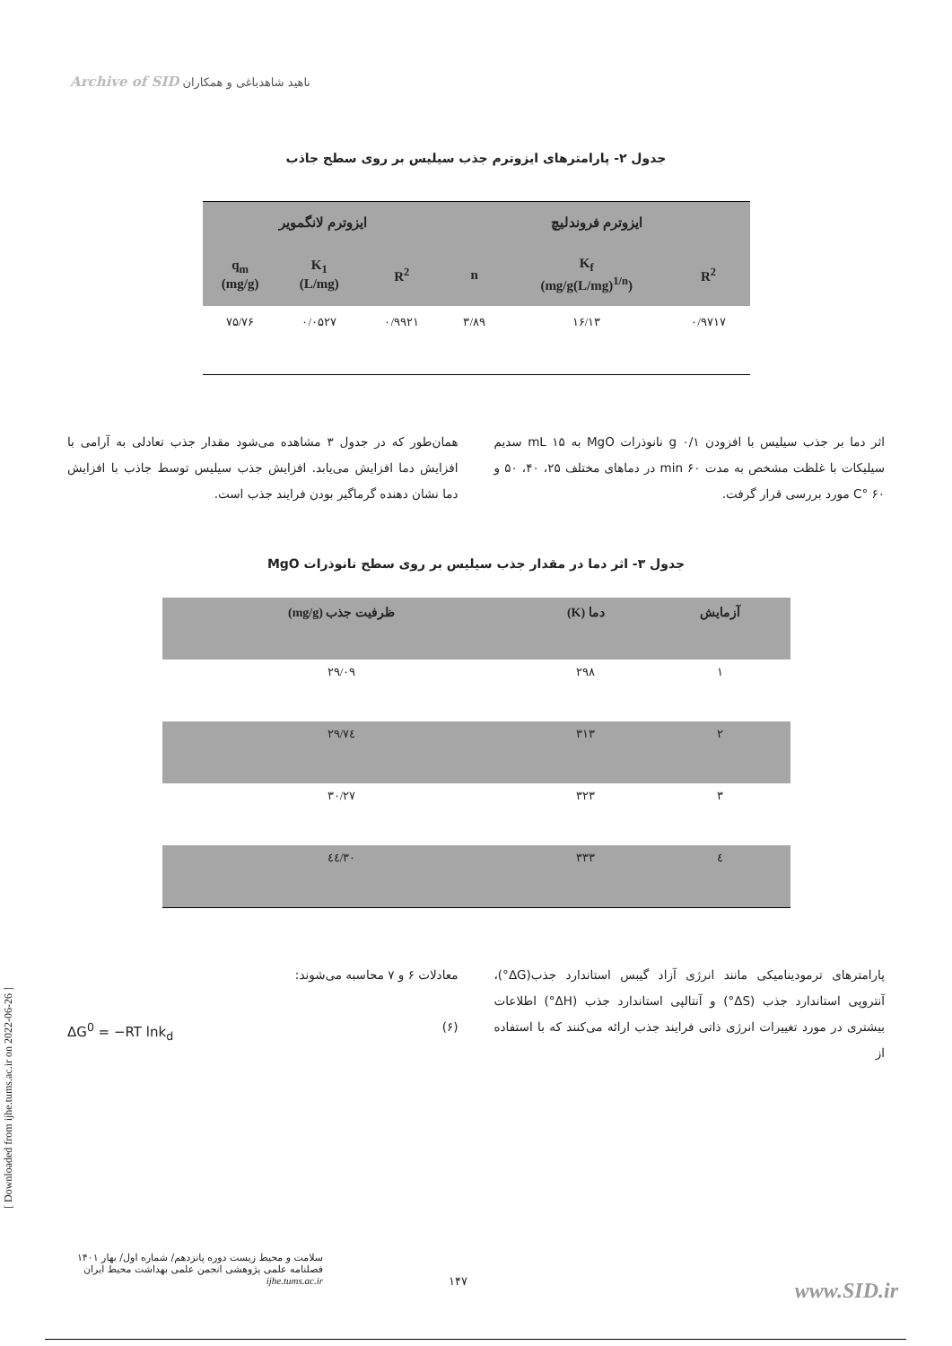Archive of SID ناهید شاهدباغی و همکاران
جدول ۲- پارامترهای ایزوترم جذب سیلیس بر روی سطح جاذب
| ایزوترم فروندلیچ | | | ایزوترم لانگمویر | | |
| --- | --- | --- | --- | --- | --- |
| R<sup>2</sup> | K<sub>f</sub> (mg/g(L/mg)<sup>1/n</sup>) | n | R<sup>2</sup> | K<sub>1</sub> (L/mg) | q<sub>m</sub> (mg/g) |
| ۰/۹۷۱۷ | ۱۶/۱۳ | ۳/۸۹ | ۰/۹۹۲۱ | ۰/۰۵۲۷ | ۷۵/۷۶ |
اثر دما بر جذب سیلیس با افزودن g ۰/۱ نانوذرات MgO به mL ۱۵ سدیم سیلیکات با غلظت مشخص به مدت min ۶۰ در دماهای مختلف ۲۵، ۴۰، ۵۰ و C° ۶۰ مورد بررسی قرار گرفت.
همان‌طور که در جدول ۳ مشاهده می‌شود مقدار جذب تعادلی به آرامی با افزایش دما افزایش می‌یابد. افزایش جذب سیلیس توسط جاذب با افزایش دما نشان دهنده گرماگیر بودن فرایند جذب است.
جدول ۳- اثر دما در مقدار جذب سیلیس بر روی سطح نانوذرات MgO
| آزمایش | دما (K) | ظرفیت جذب (mg/g) |
| --- | --- | --- |
| ۱ | ۲۹۸ | ۲۹/۰۹ |
| ۲ | ۳۱۳ | ۲۹/۷٤ |
| ۳ | ۳۲۳ | ۳۰/۲۷ |
| ٤ | ۳۳۳ | ۳۰/٤٤ |
پارامترهای ترمودینامیکی مانند انرژی آزاد گیبس استاندارد جذب(ΔG°)، آنتروپی استاندارد جذب (ΔS°) و آنتالپی استاندارد جذب (ΔH°) اطلاعات بیشتری در مورد تغییرات انرژی ذاتی فرایند جذب ارائه می‌کنند که با استفاده از
معادلات ۶ و ۷ محاسبه می‌شوند:
(۶) ΔG<sup>0</sup> = −RT lnk<sub>d</sub>
سلامت و محیط زیست دوره پانزدهم/ شماره اول/ بهار ۱۴۰۱
فصلنامه علمی پژوهشی انجمن علمی بهداشت محیط ایران
ijhe.tums.ac.ir
۱۴۷ www.SID.ir
[ Downloaded from ijhe.tums.ac.ir on 2022-06-26 ]